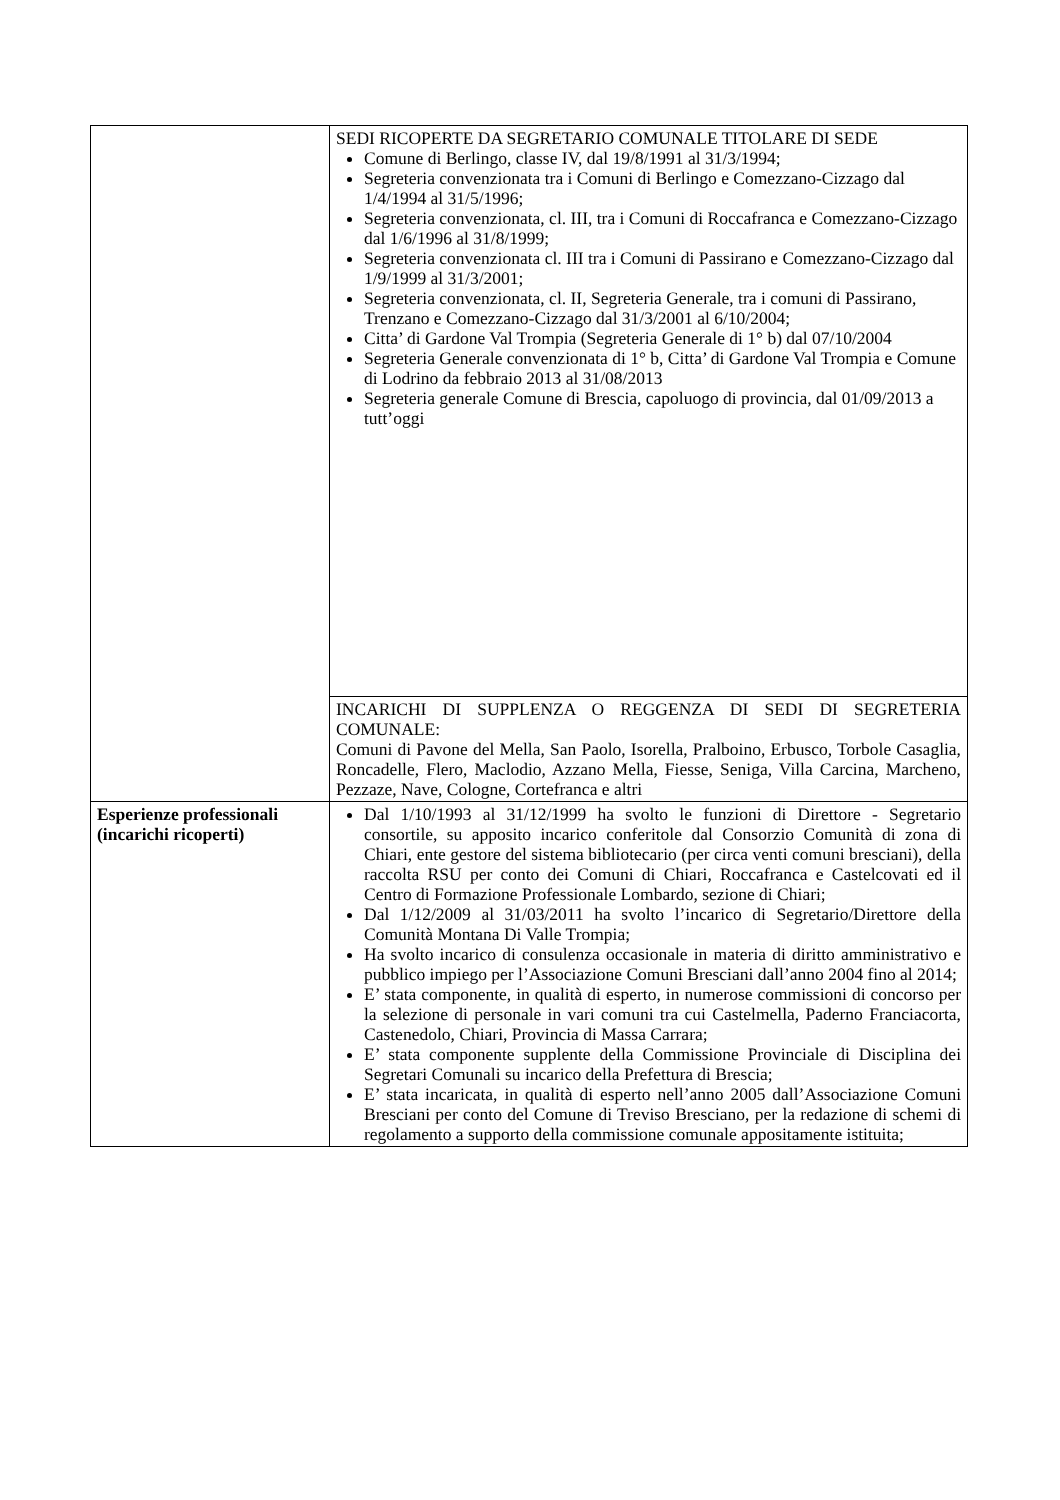| | SEDI RICOPERTE DA SEGRETARIO COMUNALE TITOLARE DI SEDE Comune di Berlingo, classe IV, dal 19/8/1991 al 31/3/1994; Segreteria convenzionata tra i Comuni di Berlingo e Comezzano-Cizzago dal 1/4/1994 al 31/5/1996; Segreteria convenzionata, cl. III, tra i Comuni di Roccafranca e Comezzano-Cizzago dal 1/6/1996 al 31/8/1999; Segreteria convenzionata cl. III tra i Comuni di Passirano e Comezzano-Cizzago dal 1/9/1999 al 31/3/2001; Segreteria convenzionata, cl. II, Segreteria Generale, tra i comuni di Passirano, Trenzano e Comezzano-Cizzago dal 31/3/2001 al 6/10/2004; Citta’ di Gardone Val Trompia (Segreteria Generale di 1° b) dal 07/10/2004 Segreteria Generale convenzionata di 1° b, Citta’ di Gardone Val Trompia e Comune di Lodrino da febbraio 2013 al 31/08/2013 Segreteria generale Comune di Brescia, capoluogo di provincia, dal 01/09/2013 a tutt’oggi |
| | INCARICHI DI SUPPLENZA O REGGENZA DI SEDI DI SEGRETERIA COMUNALE: Comuni di Pavone del Mella, San Paolo, Isorella, Pralboino, Erbusco, Torbole Casaglia, Roncadelle, Flero, Maclodio, Azzano Mella, Fiesse, Seniga, Villa Carcina, Marcheno, Pezzaze, Nave, Cologne, Cortefranca e altri |
| Esperienze professionali (incarichi ricoperti) | Dal 1/10/1993 al 31/12/1999 ha svolto le funzioni di Direttore - Segretario consortile, su apposito incarico conferitole dal Consorzio Comunità di zona di Chiari, ente gestore del sistema bibliotecario (per circa venti comuni bresciani), della raccolta RSU per conto dei Comuni di Chiari, Roccafranca e Castelcovati ed il Centro di Formazione Professionale Lombardo, sezione di Chiari; Dal 1/12/2009 al 31/03/2011 ha svolto l’incarico di Segretario/Direttore della Comunità Montana Di Valle Trompia; Ha svolto incarico di consulenza occasionale in materia di diritto amministrativo e pubblico impiego per l’Associazione Comuni Bresciani dall’anno 2004 fino al 2014; E’ stata componente, in qualità di esperto, in numerose commissioni di concorso per la selezione di personale in vari comuni tra cui Castelmella, Paderno Franciacorta, Castenedolo, Chiari, Provincia di Massa Carrara; E’ stata componente supplente della Commissione Provinciale di Disciplina dei Segretari Comunali su incarico della Prefettura di Brescia; E’ stata incaricata, in qualità di esperto nell’anno 2005 dall’Associazione Comuni Bresciani per conto del Comune di Treviso Bresciano, per la redazione di schemi di regolamento a supporto della commissione comunale appositamente istituita; |